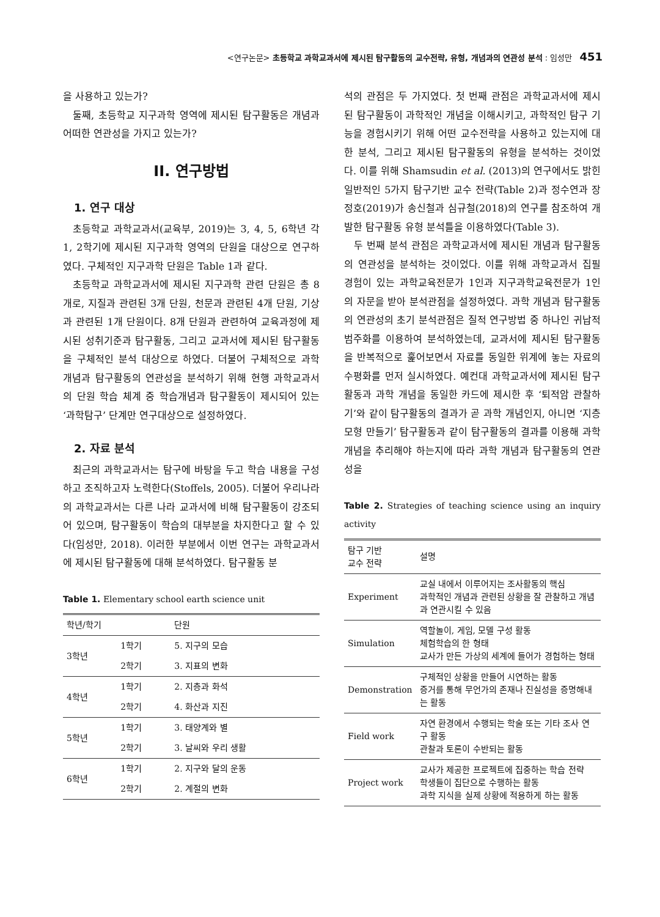<연구논문> 초등학교 과학교과서에 제시된 탐구활동의 교수전략, 유형, 개념과의 연관성 분석 : 임성만 451
을 사용하고 있는가?
둘째, 초등학교 지구과학 영역에 제시된 탐구활동은 개념과 어떠한 연관성을 가지고 있는가?
II. 연구방법
1. 연구 대상
초등학교 과학교과서(교육부, 2019)는 3, 4, 5, 6학년 각 1, 2학기에 제시된 지구과학 영역의 단원을 대상으로 연구하였다. 구체적인 지구과학 단원은 Table 1과 같다.
초등학교 과학교과서에 제시된 지구과학 관련 단원은 총 8개로, 지질과 관련된 3개 단원, 천문과 관련된 4개 단원, 기상과 관련된 1개 단원이다. 8개 단원과 관련하여 교육과정에 제시된 성취기준과 탐구활동, 그리고 교과서에 제시된 탐구활동을 구체적인 분석 대상으로 하였다. 더불어 구체적으로 과학 개념과 탐구활동의 연관성을 분석하기 위해 현행 과학교과서의 단원 학습 체계 중 학습개념과 탐구활동이 제시되어 있는 ‘과학탐구’ 단계만 연구대상으로 설정하였다.
2. 자료 분석
최근의 과학교과서는 탐구에 바탕을 두고 학습 내용을 구성하고 조직하고자 노력한다(Stoffels, 2005). 더불어 우리나라의 과학교과서는 다른 나라 교과서에 비해 탐구활동이 강조되어 있으며, 탐구활동이 학습의 대부분을 차지한다고 할 수 있다(임성만, 2018). 이러한 부분에서 이번 연구는 과학교과서에 제시된 탐구활동에 대해 분석하였다. 탐구활동 분
Table 1. Elementary school earth science unit
| 학년/학기 | | 단원 |
| --- | --- | --- |
| 3학년 | 1학기 | 5. 지구의 모습 |
| | 2학기 | 3. 지표의 변화 |
| 4학년 | 1학기 | 2. 지층과 화석 |
| | 2학기 | 4. 화산과 지진 |
| 5학년 | 1학기 | 3. 태양계와 별 |
| | 2학기 | 3. 날씨와 우리 생활 |
| 6학년 | 1학기 | 2. 지구와 달의 운동 |
| | 2학기 | 2. 계절의 변화 |
석의 관점은 두 가지였다. 첫 번째 관점은 과학교과서에 제시된 탐구활동이 과학적인 개념을 이해시키고, 과학적인 탐구 기능을 경험시키기 위해 어떤 교수전략을 사용하고 있는지에 대한 분석, 그리고 제시된 탐구활동의 유형을 분석하는 것이었다. 이를 위해 Shamsudin et al. (2013)의 연구에서도 밝힌 일반적인 5가지 탐구기반 교수 전략(Table 2)과 정수연과 장정호(2019)가 송신철과 심규철(2018)의 연구를 참조하여 개발한 탐구활동 유형 분석틀을 이용하였다(Table 3).
두 번째 분석 관점은 과학교과서에 제시된 개념과 탐구활동의 연관성을 분석하는 것이었다. 이를 위해 과학교과서 집필 경험이 있는 과학교육전문가 1인과 지구과학교육전문가 1인의 자문을 받아 분석관점을 설정하였다. 과학 개념과 탐구활동의 연관성의 초기 분석관점은 질적 연구방법 중 하나인 귀납적 범주화를 이용하여 분석하였는데, 교과서에 제시된 탐구활동을 반복적으로 훑어보면서 자료를 동일한 위계에 놓는 자료의 수평화를 먼저 실시하였다. 예컨대 과학교과서에 제시된 탐구활동과 과학 개념을 동일한 카드에 제시한 후 ‘퇴적암 관찰하기’와 같이 탐구활동의 결과가 곧 과학 개념인지, 아니면 ‘지층 모형 만들기’ 탐구활동과 같이 탐구활동의 결과를 이용해 과학 개념을 추리해야 하는지에 따라 과학 개념과 탐구활동의 연관성을
Table 2. Strategies of teaching science using an inquiry activity
| 탐구 기반 교수 전략 | 설명 |
| --- | --- |
| Experiment | 교실 내에서 이루어지는 조사활동의 핵심 과학적인 개념과 관련된 상황을 잘 관찰하고 개념과 연관시킬 수 있음 |
| Simulation | 역할놀이, 게임, 모델 구성 활동 체험학습의 한 형태 교사가 만든 가상의 세계에 들어가 경험하는 형태 |
| Demonstration | 구체적인 상황을 만들어 시연하는 활동 증거를 통해 무언가의 존재나 진실성을 증명해내는 활동 |
| Field work | 자연 환경에서 수행되는 학술 또는 기타 조사 연구 활동 관찰과 토론이 수반되는 활동 |
| Project work | 교사가 제공한 프로젝트에 집중하는 학습 전략 학생들이 집단으로 수행하는 활동 과학 지식을 실제 상황에 적용하게 하는 활동 |